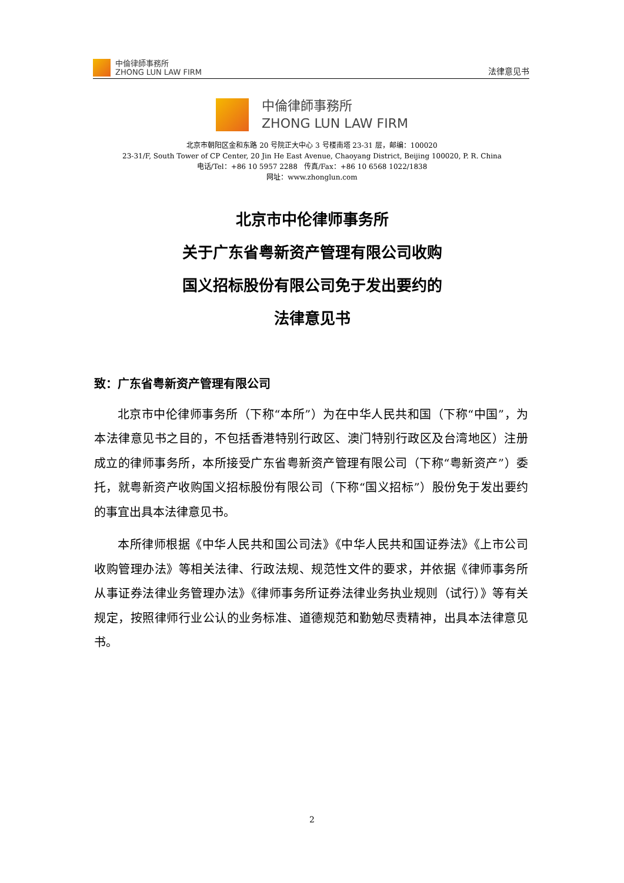中倫律師事務所
ZHONG LUN LAW FIRM
法律意见书
中倫律師事務所
ZHONG LUN LAW FIRM
北京市朝阳区金和东路 20 号院正大中心 3 号楼南塔 23-31 层，邮编：100020
23-31/F, South Tower of CP Center, 20 Jin He East Avenue, Chaoyang District, Beijing 100020, P. R. China
电话/Tel：+86 10 5957 2288 传真/Fax：+86 10 6568 1022/1838
网址：www.zhonglun.com
北京市中伦律师事务所
关于广东省粤新资产管理有限公司收购
国义招标股份有限公司免于发出要约的
法律意见书
致：广东省粤新资产管理有限公司
北京市中伦律师事务所（下称“本所”）为在中华人民共和国（下称“中国”，为本法律意见书之目的，不包括香港特别行政区、澳门特别行政区及台湾地区）注册成立的律师事务所，本所接受广东省粤新资产管理有限公司（下称“粤新资产”）委托，就粤新资产收购国义招标股份有限公司（下称“国义招标”）股份免于发出要约的事宜出具本法律意见书。
本所律师根据《中华人民共和国公司法》《中华人民共和国证券法》《上市公司收购管理办法》等相关法律、行政法规、规范性文件的要求，并依据《律师事务所从事证券法律业务管理办法》《律师事务所证券法律业务执业规则（试行）》等有关规定，按照律师行业公认的业务标准、道德规范和勤勉尽责精神，出具本法律意见书。
2